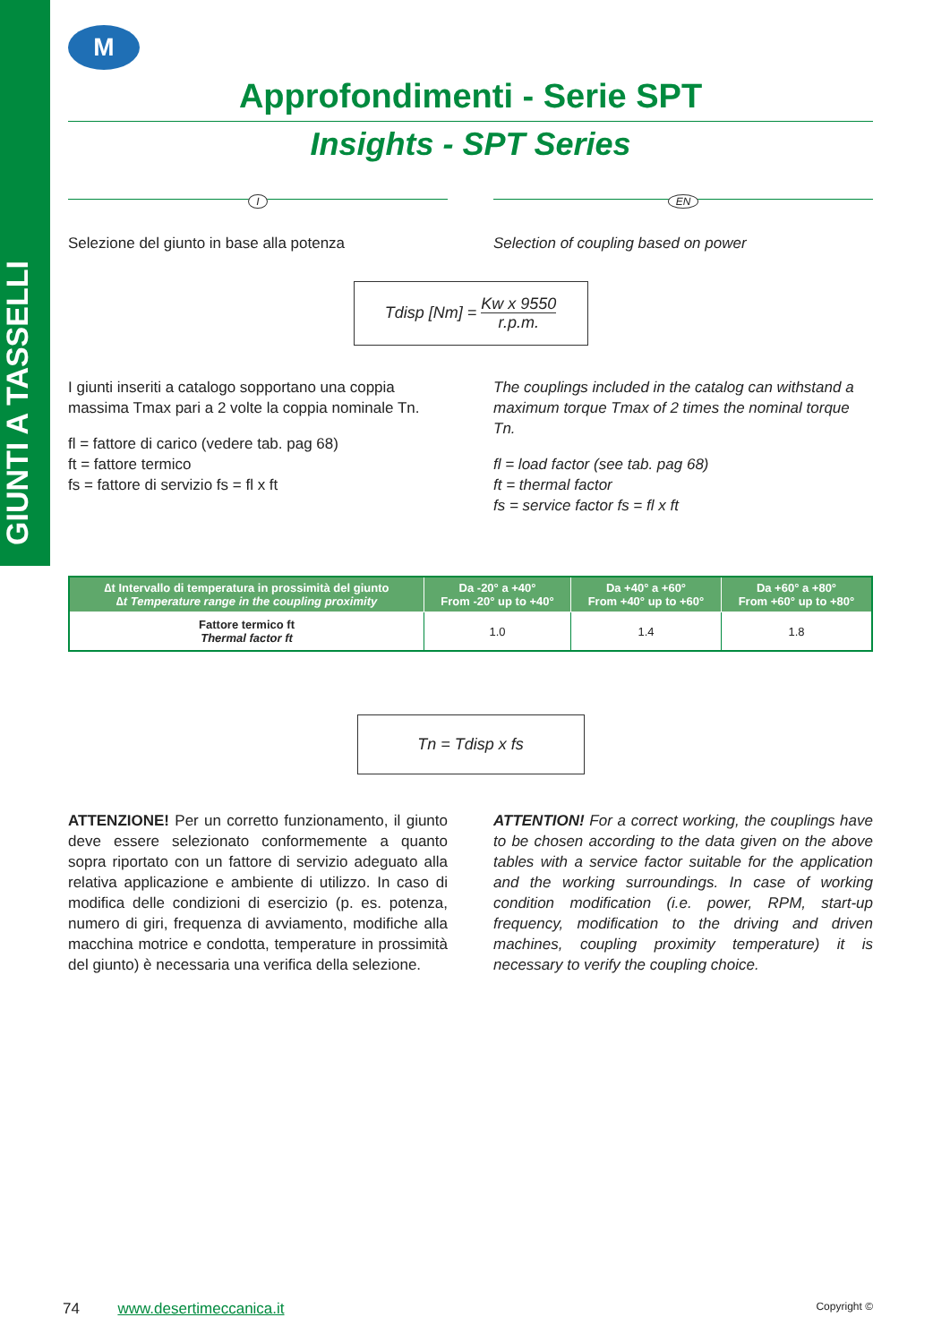GIUNTI A TASSELLI
M
Approfondimenti - Serie SPT
Insights - SPT Series
I
Selezione del giunto in base alla potenza
EN
Selection of coupling based on power
Tdisp [Nm] = Kw x 9550
r.p.m.
I giunti inseriti a catalogo sopportano una coppia massima Tmax pari a 2 volte la coppia nominale Tn.
fl = fattore di carico (vedere tab. pag 68)
ft = fattore termico
fs = fattore di servizio fs = fl x ft
The couplings included in the catalog can withstand a maximum torque Tmax of 2 times the nominal torque Tn.
fl = load factor (see tab. pag 68)
ft = thermal factor
fs = service factor fs = fl x ft
| ∆t Intervallo di temperatura in prossimità del giunto ∆t Temperature range in the coupling proximity | Da -20° a +40° From -20° up to +40° | Da +40° a +60° From +40° up to +60° | Da +60° a +80° From +60° up to +80° |
| --- | --- | --- | --- |
| Fattore termico ft Thermal factor ft | 1.0 | 1.4 | 1.8 |
Tn = Tdisp x fs
ATTENZIONE! Per un corretto funzionamento, il giunto deve essere selezionato conformemente a quanto sopra riportato con un fattore di servizio adeguato alla relativa applicazione e ambiente di utilizzo. In caso di modifica delle condizioni di esercizio (p. es. potenza, numero di giri, frequenza di avviamento, modifiche alla macchina motrice e condotta, temperature in prossimità del giunto) è necessaria una verifica della selezione.
ATTENTION! For a correct working, the couplings have to be chosen according to the data given on the above tables with a service factor suitable for the application and the working surroundings. In case of working condition modification (i.e. power, RPM, start-up frequency, modification to the driving and driven machines, coupling proximity temperature) it is necessary to verify the coupling choice.
74 www.desertimeccanica.it Copyright ©